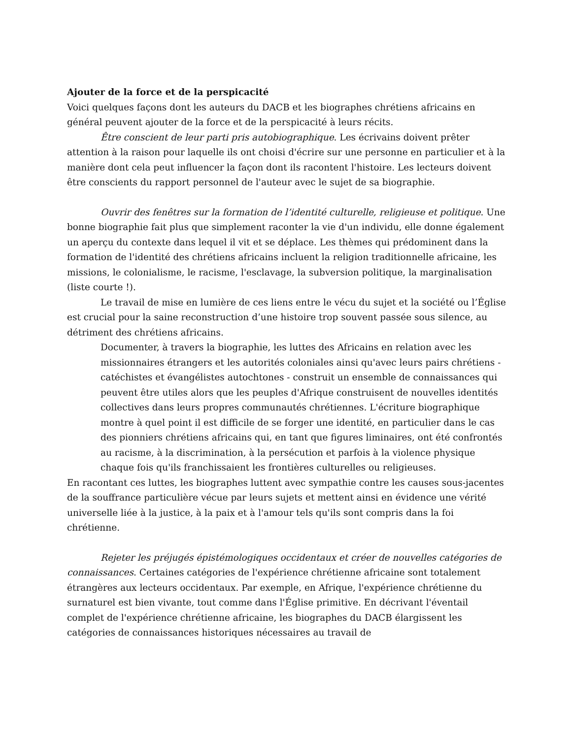Ajouter de la force et de la perspicacité
Voici quelques façons dont les auteurs du DACB et les biographes chrétiens africains en général peuvent ajouter de la force et de la perspicacité à leurs récits.
Être conscient de leur parti pris autobiographique. Les écrivains doivent prêter attention à la raison pour laquelle ils ont choisi d'écrire sur une personne en particulier et à la manière dont cela peut influencer la façon dont ils racontent l'histoire. Les lecteurs doivent être conscients du rapport personnel de l'auteur avec le sujet de sa biographie.
Ouvrir des fenêtres sur la formation de l’identité culturelle, religieuse et politique. Une bonne biographie fait plus que simplement raconter la vie d'un individu, elle donne également un aperçu du contexte dans lequel il vit et se déplace. Les thèmes qui prédominent dans la formation de l'identité des chrétiens africains incluent la religion traditionnelle africaine, les missions, le colonialisme, le racisme, l'esclavage, la subversion politique, la marginalisation (liste courte !).
Le travail de mise en lumière de ces liens entre le vécu du sujet et la société ou l’Église est crucial pour la saine reconstruction d’une histoire trop souvent passée sous silence, au détriment des chrétiens africains.
Documenter, à travers la biographie, les luttes des Africains en relation avec les missionnaires étrangers et les autorités coloniales ainsi qu'avec leurs pairs chrétiens - catéchistes et évangélistes autochtones - construit un ensemble de connaissances qui peuvent être utiles alors que les peuples d'Afrique construisent de nouvelles identités collectives dans leurs propres communautés chrétiennes. L'écriture biographique montre à quel point il est difficile de se forger une identité, en particulier dans le cas des pionniers chrétiens africains qui, en tant que figures liminaires, ont été confrontés au racisme, à la discrimination, à la persécution et parfois à la violence physique chaque fois qu'ils franchissaient les frontières culturelles ou religieuses.
En racontant ces luttes, les biographes luttent avec sympathie contre les causes sous-jacentes de la souffrance particulière vécue par leurs sujets et mettent ainsi en évidence une vérité universelle liée à la justice, à la paix et à l'amour tels qu'ils sont compris dans la foi chrétienne.
Rejeter les préjugés épistémologiques occidentaux et créer de nouvelles catégories de connaissances. Certaines catégories de l'expérience chrétienne africaine sont totalement étrangères aux lecteurs occidentaux. Par exemple, en Afrique, l'expérience chrétienne du surnaturel est bien vivante, tout comme dans l'Église primitive. En décrivant l'éventail complet de l'expérience chrétienne africaine, les biographes du DACB élargissent les catégories de connaissances historiques nécessaires au travail de